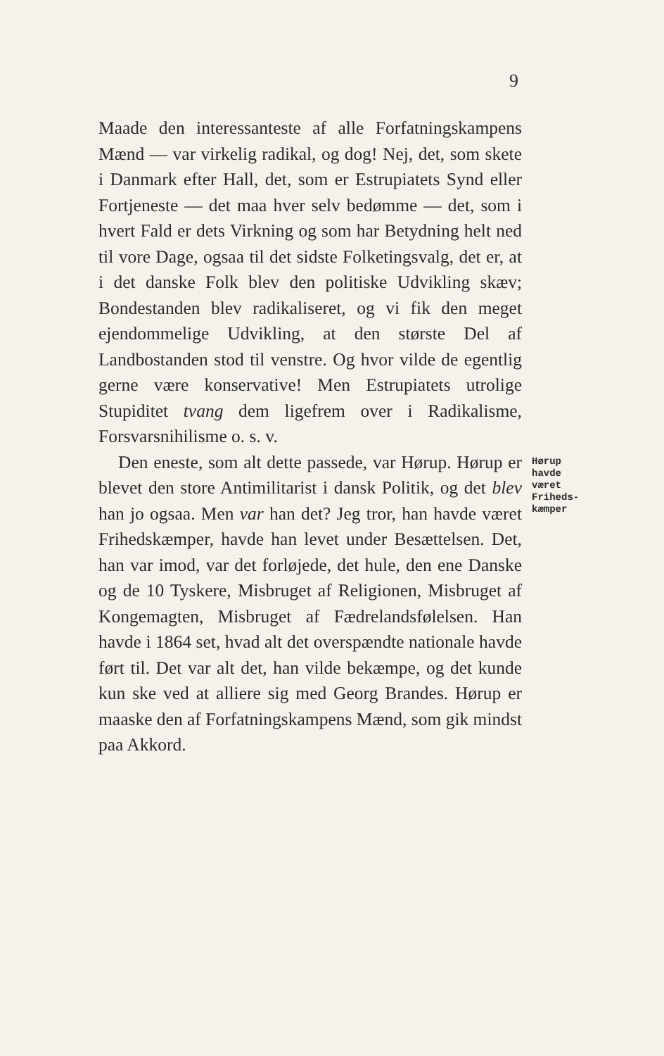9
Maade den interessanteste af alle Forfatningskampens Mænd — var virkelig radikal, og dog! Nej, det, som skete i Danmark efter Hall, det, som er Estrupiatets Synd eller Fortjeneste — det maa hver selv bedømme — det, som i hvert Fald er dets Virkning og som har Betydning helt ned til vore Dage, ogsaa til det sidste Folketingsvalg, det er, at i det danske Folk blev den politiske Udvikling skæv; Bondestanden blev radikaliseret, og vi fik den meget ejendommelige Udvikling, at den største Del af Landbostanden stod til venstre. Og hvor vilde de egentlig gerne være konservative! Men Estrupiatets utrolige Stupiditet tvang dem ligefrem over i Radikalisme, Forsvarsnihilisme o. s. v.
Den eneste, som alt dette passede, var Hørup. Hørup er blevet den store Antimilitarist i dansk Politik, og det blev han jo ogsaa. Men var han det? Jeg tror, han havde været Frihedskæmper, havde han levet under Besættelsen. Det, han var imod, var det forløjede, det hule, den ene Danske og de 10 Tyskere, Misbruget af Religionen, Misbruget af Kongemagten, Misbruget af Fædrelandsfølelsen. Han havde i 1864 set, hvad alt det overspændte nationale havde ført til. Det var alt det, han vilde bekæmpe, og det kunde kun ske ved at alliere sig med Georg Brandes. Hørup er maaske den af Forfatningskampens Mænd, som gik mindst paa Akkord.
Hørup havde været Friheds-kæmper